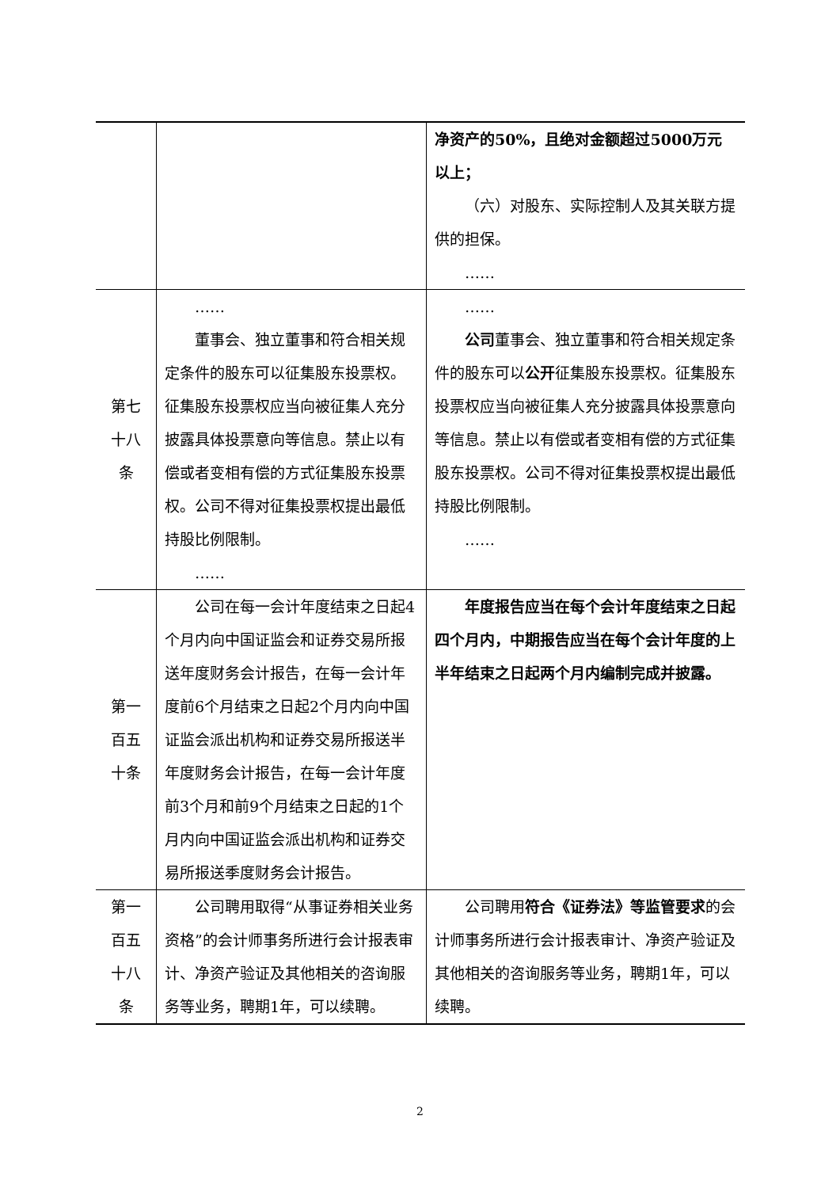| | | 净资产的50%，且绝对金额超过5000万元以上； （六）对股东、实际控制人及其关联方提供的担保。 …… |
| 第七十八条 | …… 董事会、独立董事和符合相关规定条件的股东可以征集股东投票权。征集股东投票权应当向被征集人充分披露具体投票意向等信息。禁止以有偿或者变相有偿的方式征集股东投票权。公司不得对征集投票权提出最低持股比例限制。 …… | …… 公司 董事会、独立董事和符合相关规定条件的股东可以 公开 征集股东投票权。征集股东投票权应当向被征集人充分披露具体投票意向等信息。禁止以有偿或者变相有偿的方式征集股东投票权。公司不得对征集投票权提出最低持股比例限制。 …… |
| 第一百五十条 | 公司在每一会计年度结束之日起4个月内向中国证监会和证券交易所报送年度财务会计报告，在每一会计年度前6个月结束之日起2个月内向中国证监会派出机构和证券交易所报送半年度财务会计报告，在每一会计年度前3个月和前9个月结束之日起的1个月内向中国证监会派出机构和证券交易所报送季度财务会计报告。 | 年度报告应当在每个会计年度结束之日起四个月内，中期报告应当在每个会计年度的上半年结束之日起两个月内编制完成并披露。 |
| 第一百五十八条 | 公司聘用取得“从事证券相关业务资格”的会计师事务所进行会计报表审计、净资产验证及其他相关的咨询服务等业务，聘期1年，可以续聘。 | 公司聘用 符合《证券法》等监管要求 的会计师事务所进行会计报表审计、净资产验证及其他相关的咨询服务等业务，聘期1年，可以续聘。 |
2